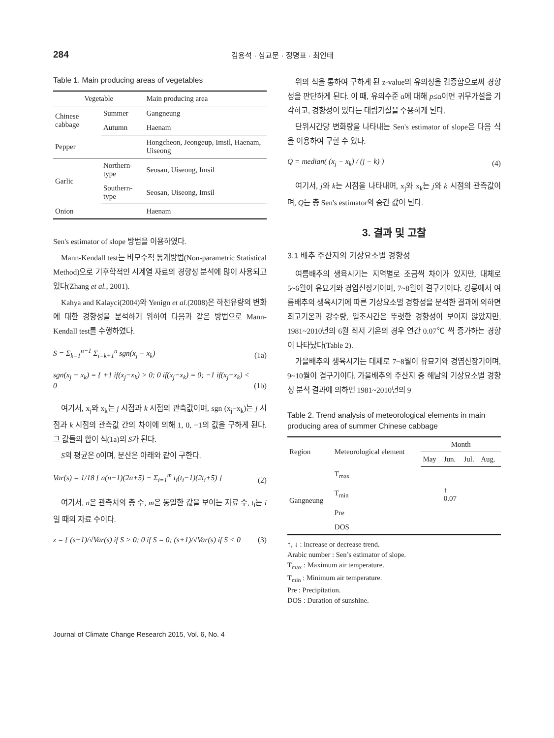284 김용석 · 심교문 · 정명표 · 최인태
Table 1. Main producing areas of vegetables
| Vegetable | | Main producing area |
| --- | --- | --- |
| Chinese cabbage | Summer | Gangneung |
| | Autumn | Haenam |
| Pepper | | Hongcheon, Jeongeup, Imsil, Haenam, Uiseong |
| Garlic | Northern-type | Seosan, Uiseong, Imsil |
| | Southern-type | Seosan, Uiseong, Imsil |
| Onion | | Haenam |
Sen's estimator of slope 방법을 이용하였다.
Mann-Kendall test는 비모수적 통계방법(Non-parametric Statistical Method)으로 기후학적인 시계열 자료의 경향성 분석에 많이 사용되고 있다(Zhang et al., 2001).
Kahya and Kalayci(2004)와 Yenign et al.(2008)은 하천유량의 변화에 대한 경향성을 분석하기 위하여 다음과 같은 방법으로 Mann-Kendall test를 수행하였다.
S = Σ<sub>k=1</sub><sup>n−1</sup> Σ<sub>i=k+1</sub><sup>n</sup> sgn(x<sub>j</sub> − x<sub>k</sub>) (1a)
sgn(x<sub>j</sub> − x<sub>k</sub>) = { +1 if(x<sub>j</sub>−x<sub>k</sub>) > 0; 0 if(x<sub>j</sub>−x<sub>k</sub>) = 0; −1 if(x<sub>j</sub>−x<sub>k</sub>) < 0 (1b)
여기서, x<sub>j</sub>와 x<sub>k</sub>는 j 시점과 k 시점의 관측값이며, sgn (x<sub>j</sub>−x<sub>k</sub>)는 j 시점과 k 시점의 관측값 간의 차이에 의해 1, 0, −1의 값을 구하게 된다. 그 값들의 합이 식(1a)의 S가 된다.
S의 평균은 0이며, 분산은 아래와 같이 구한다.
Var(s) = 1/18 [ n(n−1)(2n+5) − Σ<sub>i=1</sub><sup>m</sup> t<sub>i</sub>(t<sub>i</sub>−1)(2t<sub>i</sub>+5) ] (2)
여기서, n은 관측치의 총 수, m은 동일한 값을 보이는 자료 수, t<sub>i</sub>는 i일 때의 자료 수이다.
z = { (s−1)/√Var(s) if S > 0; 0 if S = 0; (s+1)/√Var(s) if S < 0 (3)
위의 식을 통하여 구하게 된 z-value의 유의성을 검증함으로써 경향성을 판단하게 된다. 이 때, 유의수준 α에 대해 p≤α이면 귀무가설을 기각하고, 경향성이 있다는 대립가설을 수용하게 된다.
단위시간당 변화량을 나타내는 Sen's estimator of slope은 다음 식을 이용하여 구할 수 있다.
Q = median( (x<sub>j</sub> − x<sub>k</sub>) / (j − k) ) (4)
여기서, j와 k는 시점을 나타내며, x<sub>j</sub>와 x<sub>k</sub>는 j와 k 시점의 관측값이며, Q는 총 Sen's estimator의 중간 값이 된다.
3. 결과 및 고찰
3.1 배추 주산지의 기상요소별 경향성
여름배추의 생육시기는 지역별로 조금씩 차이가 있지만, 대체로 5~6월이 유묘기와 경엽신장기이며, 7~8월이 결구기이다. 강릉에서 여름배추의 생육시기에 따른 기상요소별 경향성을 분석한 결과에 의하면 최고기온과 강수량, 일조시간은 뚜렷한 경향성이 보이지 않았지만, 1981~2010년의 6월 최저 기온의 경우 연간 0.07℃ 씩 증가하는 경향이 나타났다(Table 2).
가을배추의 생육시기는 대체로 7~8월이 유묘기와 경엽신장기이며, 9~10월이 결구기이다. 가을배추의 주산지 중 해남의 기상요소별 경향성 분석 결과에 의하면 1981~2010년의 9
Table 2. Trend analysis of meteorological elements in main producing area of summer Chinese cabbage
| Region | Meteorological element | Month | | | |
| --- | --- | --- | --- | --- | --- |
| | | May | Jun. | Jul. | Aug. |
| Gangneung | T<sub>max</sub> | | | | |
| | T<sub>min</sub> | | ↑ 0.07 | | |
| | Pre | | | | |
| | DOS | | | | |
↑, ↓ : Increase or decrease trend.
Arabic number : Sen’s estimator of slope.
T<sub>max</sub> : Maximum air temperature.
T<sub>min</sub> : Minimum air temperature.
Pre : Precipitation.
DOS : Duration of sunshine.
Journal of Climate Change Research 2015, Vol. 6, No. 4